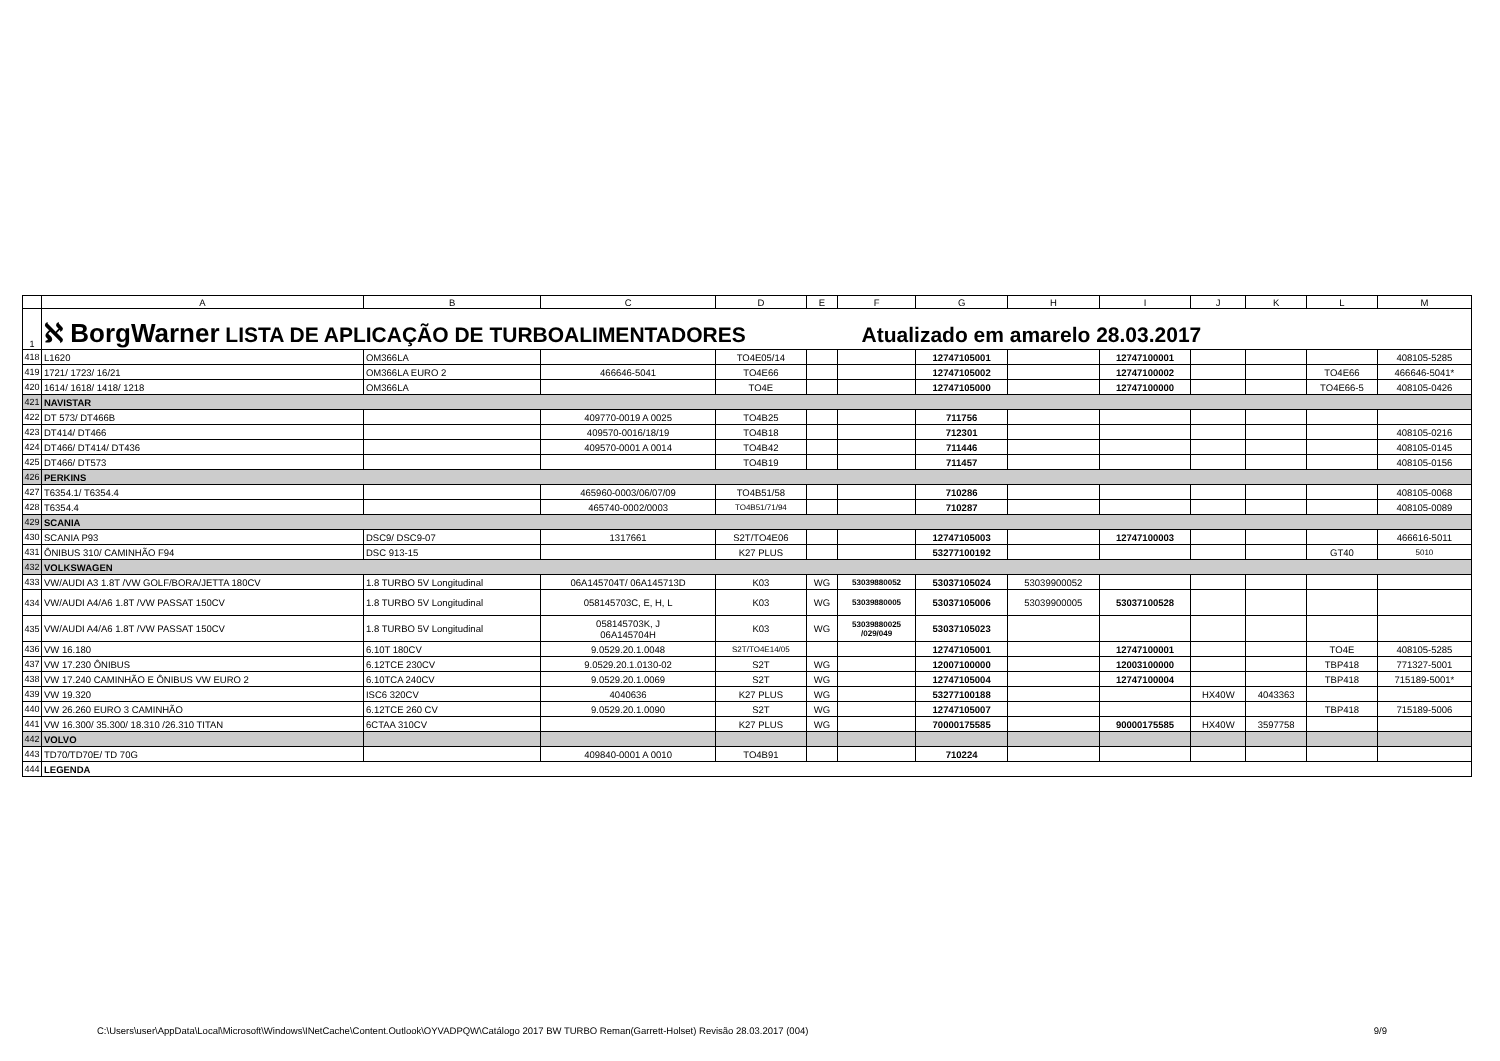| | A | B | C | D | E | F | G | H | I | J | K | L | M |
| --- | --- | --- | --- | --- | --- | --- | --- | --- | --- | --- | --- | --- | --- |
| 1 | ℵ BorgWarner LISTA DE APLICAÇÃO DE TURBOALIMENTADORES Atualizado em amarelo 28.03.2017 | | | | | | | | | | | | |
| 418 | L1620 | OM366LA | | TO4E05/14 | | | 12747105001 | | 12747100001 | | | | 408105-5285 |
| 419 | 1721/ 1723/ 16/21 | OM366LA EURO 2 | 466646-5041 | TO4E66 | | | 12747105002 | | 12747100002 | | | TO4E66 | 466646-5041* |
| 420 | 1614/ 1618/ 1418/ 1218 | OM366LA | | TO4E | | | 12747105000 | | 12747100000 | | | TO4E66-5 | 408105-0426 |
| 421 | NAVISTAR | | | | | | | | | | | | |
| 422 | DT 573/ DT466B | | 409770-0019 A 0025 | TO4B25 | | | 711756 | | | | | | |
| 423 | DT414/ DT466 | | 409570-0016/18/19 | TO4B18 | | | 712301 | | | | | | 408105-0216 |
| 424 | DT466/ DT414/ DT436 | | 409570-0001 A 0014 | TO4B42 | | | 711446 | | | | | | 408105-0145 |
| 425 | DT466/ DT573 | | | TO4B19 | | | 711457 | | | | | | 408105-0156 |
| 426 | PERKINS | | | | | | | | | | | | |
| 427 | T6354.1/ T6354.4 | | 465960-0003/06/07/09 | TO4B51/58 | | | 710286 | | | | | | 408105-0068 |
| 428 | T6354.4 | | 465740-0002/0003 | TO4B51/71/94 | | | 710287 | | | | | | 408105-0089 |
| 429 | SCANIA | | | | | | | | | | | | |
| 430 | SCANIA P93 | DSC9/ DSC9-07 | 1317661 | S2T/TO4E06 | | | 12747105003 | | 12747100003 | | | | 466616-5011 |
| 431 | ÔNIBUS 310/ CAMINHÃO F94 | DSC 913-15 | | K27 PLUS | | | 53277100192 | | | | | GT40 | 5010 |
| 432 | VOLKSWAGEN | | | | | | | | | | | | |
| 433 | VW/AUDI A3 1.8T /VW GOLF/BORA/JETTA 180CV | 1.8 TURBO 5V Longitudinal | 06A145704T/ 06A145713D | K03 | WG | 53039880052 | 53037105024 | 53039900052 | | | | | |
| 434 | VW/AUDI A4/A6 1.8T /VW PASSAT 150CV | 1.8 TURBO 5V Longitudinal | 058145703C, E, H, L | K03 | WG | 53039880005 | 53037105006 | 53039900005 | 53037100528 | | | | |
| 435 | VW/AUDI A4/A6 1.8T /VW PASSAT 150CV | 1.8 TURBO 5V Longitudinal | 058145703K, J 06A145704H | K03 | WG | 53039880025 /029/049 | 53037105023 | | | | | | |
| 436 | VW 16.180 | 6.10T 180CV | 9.0529.20.1.0048 | S2T/TO4E14/05 | | | 12747105001 | | 12747100001 | | | TO4E | 408105-5285 |
| 437 | VW 17.230 ÔNIBUS | 6.12TCE 230CV | 9.0529.20.1.0130-02 | S2T | WG | | 12007100000 | | 12003100000 | | | TBP418 | 771327-5001 |
| 438 | VW 17.240 CAMINHÃO E ÔNIBUS VW EURO 2 | 6.10TCA 240CV | 9.0529.20.1.0069 | S2T | WG | | 12747105004 | | 12747100004 | | | TBP418 | 715189-5001* |
| 439 | VW 19.320 | ISC6 320CV | 4040636 | K27 PLUS | WG | | 53277100188 | | | HX40W | 4043363 | | |
| 440 | VW 26.260 EURO 3 CAMINHÃO | 6.12TCE 260 CV | 9.0529.20.1.0090 | S2T | WG | | 12747105007 | | | | | TBP418 | 715189-5006 |
| 441 | VW 16.300/ 35.300/ 18.310 /26.310 TITAN | 6CTAA 310CV | | K27 PLUS | WG | | 70000175585 | | 90000175585 | HX40W | 3597758 | | |
| 442 | VOLVO | | | | | | | | | | | | |
| 443 | TD70/TD70E/ TD 70G | | 409840-0001 A 0010 | TO4B91 | | | 710224 | | | | | | |
| 444 | LEGENDA | | | | | | | | | | | | |
C:\Users\user\AppData\Local\Microsoft\Windows\INetCache\Content.Outlook\OYVADPQW\Catálogo 2017 BW TURBO Reman(Garrett-Holset) Revisão 28.03.2017 (004) 9/9